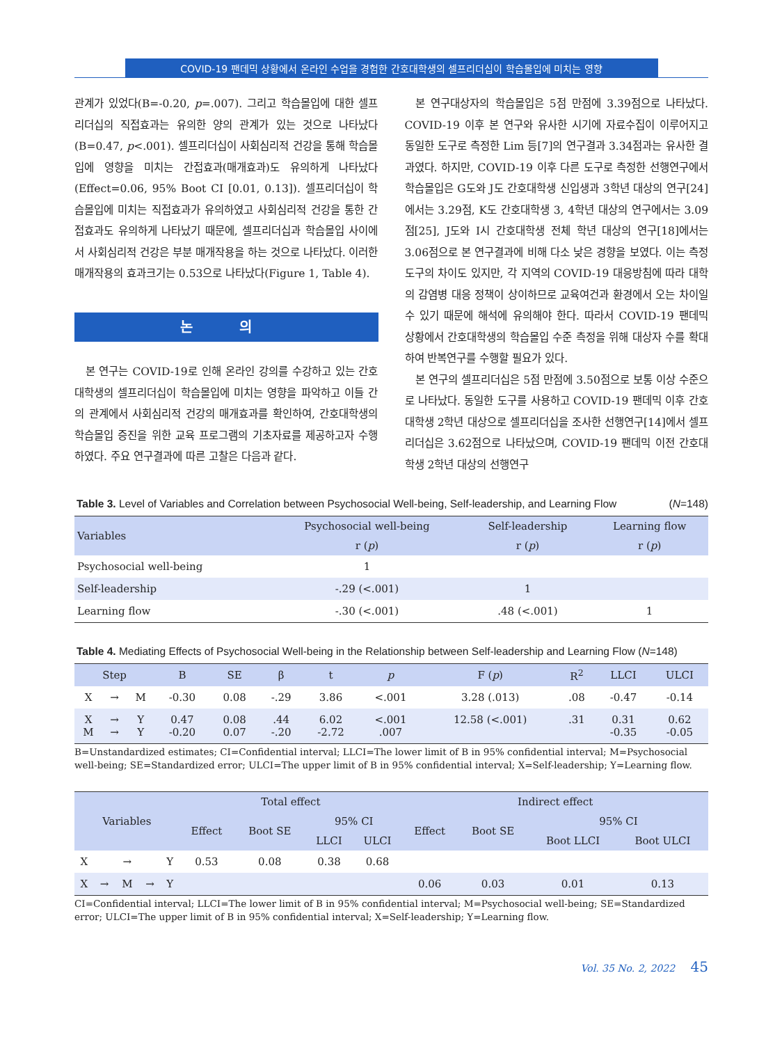COVID-19 팬데믹 상황에서 온라인 수업을 경험한 간호대학생의 셀프리더십이 학습몰입에 미치는 영향
관계가 있었다(B=-0.20, p=.007). 그리고 학습몰입에 대한 셀프리더십의 직접효과는 유의한 양의 관계가 있는 것으로 나타났다(B=0.47, p<.001). 셀프리더십이 사회심리적 건강을 통해 학습몰입에 영향을 미치는 간접효과(매개효과)도 유의하게 나타났다(Effect=0.06, 95% Boot CI [0.01, 0.13]). 셀프리더십이 학습몰입에 미치는 직접효과가 유의하였고 사회심리적 건강을 통한 간접효과도 유의하게 나타났기 때문에, 셀프리더십과 학습몰입 사이에서 사회심리적 건강은 부분 매개작용을 하는 것으로 나타났다. 이러한 매개작용의 효과크기는 0.53으로 나타났다(Figure 1, Table 4).
논 의
본 연구는 COVID-19로 인해 온라인 강의를 수강하고 있는 간호대학생의 셀프리더십이 학습몰입에 미치는 영향을 파악하고 이들 간의 관계에서 사회심리적 건강의 매개효과를 확인하여, 간호대학생의 학습몰입 증진을 위한 교육 프로그램의 기초자료를 제공하고자 수행하였다. 주요 연구결과에 따른 고찰은 다음과 같다.
본 연구대상자의 학습몰입은 5점 만점에 3.39점으로 나타났다. COVID-19 이후 본 연구와 유사한 시기에 자료수집이 이루어지고 동일한 도구로 측정한 Lim 등[7]의 연구결과 3.34점과는 유사한 결과였다. 하지만, COVID-19 이후 다른 도구로 측정한 선행연구에서 학습몰입은 G도와 J도 간호대학생 신입생과 3학년 대상의 연구[24]에서는 3.29점, K도 간호대학생 3, 4학년 대상의 연구에서는 3.09점[25], J도와 I시 간호대학생 전체 학년 대상의 연구[18]에서는 3.06점으로 본 연구결과에 비해 다소 낮은 경향을 보였다. 이는 측정도구의 차이도 있지만, 각 지역의 COVID-19 대응방침에 따라 대학의 감염병 대응 정책이 상이하므로 교육여건과 환경에서 오는 차이일 수 있기 때문에 해석에 유의해야 한다. 따라서 COVID-19 팬데믹 상황에서 간호대학생의 학습몰입 수준 측정을 위해 대상자 수를 확대하여 반복연구를 수행할 필요가 있다.
본 연구의 셀프리더십은 5점 만점에 3.50점으로 보통 이상 수준으로 나타났다. 동일한 도구를 사용하고 COVID-19 팬데믹 이후 간호대학생 2학년 대상으로 셀프리더십을 조사한 선행연구[14]에서 셀프리더십은 3.62점으로 나타났으며, COVID-19 팬데믹 이전 간호대학생 2학년 대상의 선행연구
Table 3. Level of Variables and Correlation between Psychosocial Well-being, Self-leadership, and Learning Flow (N=148)
| Variables | Psychosocial well-being | Self-leadership | Learning flow |
| --- | --- | --- | --- |
| | r ( p ) | r ( p ) | r ( p ) |
| Psychosocial well-being | 1 | | |
| Self-leadership | -.29 (<.001) | 1 | |
| Learning flow | -.30 (<.001) | .48 (<.001) | 1 |
Table 4. Mediating Effects of Psychosocial Well-being in the Relationship between Self-leadership and Learning Flow (N=148)
| Step | | | B | SE | β | t | p | F ( p ) | R<sup>2</sup> | LLCI | ULCI |
| --- | --- | --- | --- | --- | --- | --- | --- | --- | --- | --- | --- |
| X | → | M | -0.30 | 0.08 | -.29 | 3.86 | <.001 | 3.28 (.013) | .08 | -0.47 | -0.14 |
| X M | → → | Y Y | 0.47 -0.20 | 0.08 0.07 | .44 -.20 | 6.02 -2.72 | <.001 .007 | 12.58 (<.001) | .31 | 0.31 -0.35 | 0.62 -0.05 |
B=Unstandardized estimates; CI=Confidential interval; LLCI=The lower limit of B in 95% confidential interval; M=Psychosocial well-being; SE=Standardized error; ULCI=The upper limit of B in 95% confidential interval; X=Self-leadership; Y=Learning flow.
| Variables | | | | | Total effect | | | | Indirect effect | | | |
| --- | --- | --- | --- | --- | --- | --- | --- | --- | --- | --- | --- | --- |
| | | | | | Effect | Boot SE | 95% CI | | Effect | Boot SE | 95% CI | |
| | | | | | | | LLCI | ULCI | | | Boot LLCI | Boot ULCI |
| X | → | | | Y | 0.53 | 0.08 | 0.38 | 0.68 | | | | |
| X | → | M | → | Y | | | | | 0.06 | 0.03 | 0.01 | 0.13 |
CI=Confidential interval; LLCI=The lower limit of B in 95% confidential interval; M=Psychosocial well-being; SE=Standardized error; ULCI=The upper limit of B in 95% confidential interval; X=Self-leadership; Y=Learning flow.
Vol. 35 No. 2, 2022 45